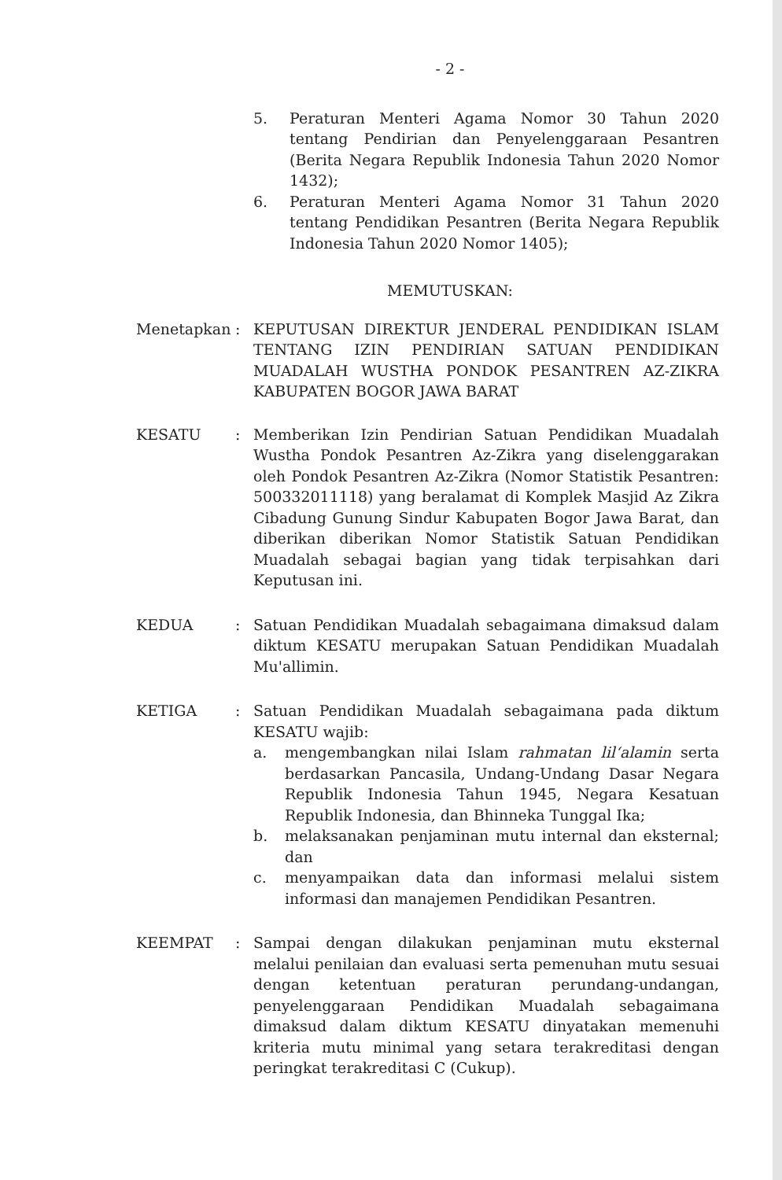- 2 -
5. Peraturan Menteri Agama Nomor 30 Tahun 2020 tentang Pendirian dan Penyelenggaraan Pesantren (Berita Negara Republik Indonesia Tahun 2020 Nomor 1432);
6. Peraturan Menteri Agama Nomor 31 Tahun 2020 tentang Pendidikan Pesantren (Berita Negara Republik Indonesia Tahun 2020 Nomor 1405);
MEMUTUSKAN:
Menetapkan : KEPUTUSAN DIREKTUR JENDERAL PENDIDIKAN ISLAM TENTANG IZIN PENDIRIAN SATUAN PENDIDIKAN MUADALAH WUSTHA PONDOK PESANTREN AZ-ZIKRA KABUPATEN BOGOR JAWA BARAT
KESATU : Memberikan Izin Pendirian Satuan Pendidikan Muadalah Wustha Pondok Pesantren Az-Zikra yang diselenggarakan oleh Pondok Pesantren Az-Zikra (Nomor Statistik Pesantren: 500332011118) yang beralamat di Komplek Masjid Az Zikra Cibadung Gunung Sindur Kabupaten Bogor Jawa Barat, dan diberikan diberikan Nomor Statistik Satuan Pendidikan Muadalah sebagai bagian yang tidak terpisahkan dari Keputusan ini.
KEDUA : Satuan Pendidikan Muadalah sebagaimana dimaksud dalam diktum KESATU merupakan Satuan Pendidikan Muadalah Mu'allimin.
KETIGA : Satuan Pendidikan Muadalah sebagaimana pada diktum KESATU wajib:
a. mengembangkan nilai Islam rahmatan lil‘alamin serta berdasarkan Pancasila, Undang-Undang Dasar Negara Republik Indonesia Tahun 1945, Negara Kesatuan Republik Indonesia, dan Bhinneka Tunggal Ika;
b. melaksanakan penjaminan mutu internal dan eksternal; dan
c. menyampaikan data dan informasi melalui sistem informasi dan manajemen Pendidikan Pesantren.
KEEMPAT : Sampai dengan dilakukan penjaminan mutu eksternal melalui penilaian dan evaluasi serta pemenuhan mutu sesuai dengan ketentuan peraturan perundang-undangan, penyelenggaraan Pendidikan Muadalah sebagaimana dimaksud dalam diktum KESATU dinyatakan memenuhi kriteria mutu minimal yang setara terakreditasi dengan peringkat terakreditasi C (Cukup).